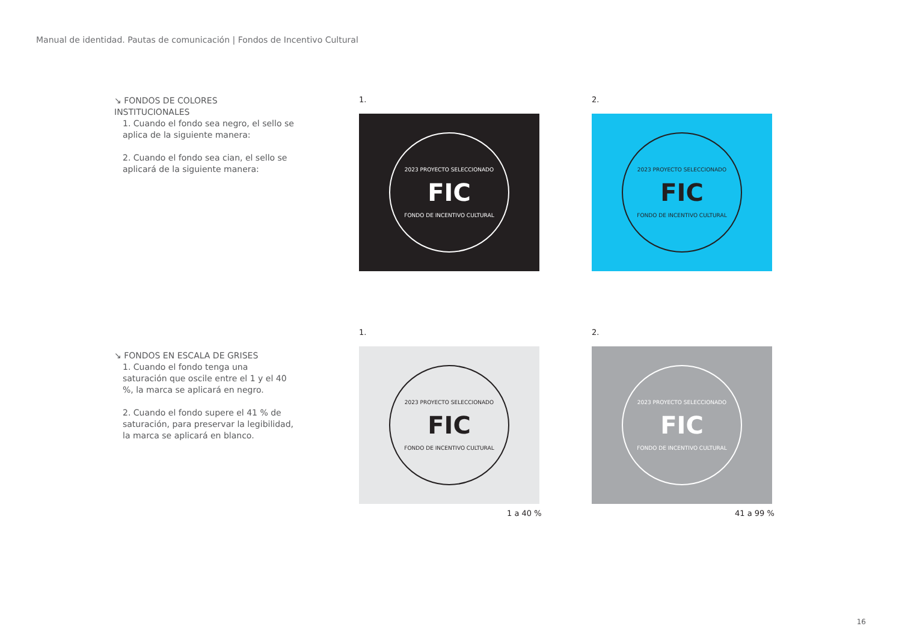Manual de identidad. Pautas de comunicación | Fondos de Incentivo Cultural
↘ FONDOS DE COLORES INSTITUCIONALES
1. Cuando el fondo sea negro, el sello se aplica de la siguiente manera:
2. Cuando el fondo sea cian, el sello se aplicará de la siguiente manera:
1. 2.
2023 PROYECTO SELECCIONADO
FIC
FONDO DE INCENTIVO CULTURAL
2023 PROYECTO SELECCIONADO
FIC
FONDO DE INCENTIVO CULTURAL
↘ FONDOS EN ESCALA DE GRISES
1. Cuando el fondo tenga una saturación que oscile entre el 1 y el 40 %, la marca se aplicará en negro.
2. Cuando el fondo supere el 41 % de saturación, para preservar la legibilidad, la marca se aplicará en blanco.
1. 2.
2023 PROYECTO SELECCIONADO
FIC
FONDO DE INCENTIVO CULTURAL
2023 PROYECTO SELECCIONADO
FIC
FONDO DE INCENTIVO CULTURAL
1 a 40 % 41 a 99 %
16